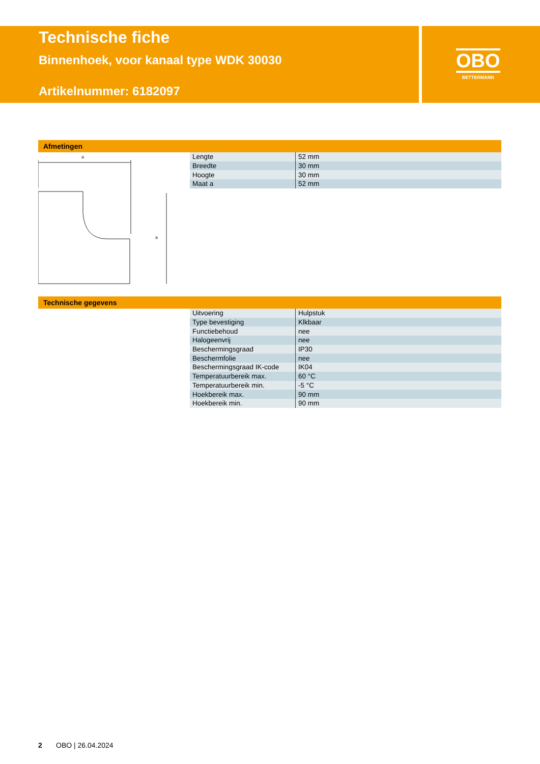Technische fiche
Binnenhoek, voor kanaal type WDK 30030
Artikelnummer: 6182097
OBO
BETTERMANN
Afmetingen
a
a
| Lengte | 52 mm |
| Breedte | 30 mm |
| Hoogte | 30 mm |
| Maat a | 52 mm |
Technische gegevens
| Uitvoering | Hulpstuk |
| Type bevestiging | Klkbaar |
| Functiebehoud | nee |
| Halogeenvrij | nee |
| Beschermingsgraad | IP30 |
| Beschermfolie | nee |
| Beschermingsgraad IK-code | IK04 |
| Temperatuurbereik max. | 60 °C |
| Temperatuurbereik min. | -5 °C |
| Hoekbereik max. | 90 mm |
| Hoekbereik min. | 90 mm |
2 OBO | 26.04.2024